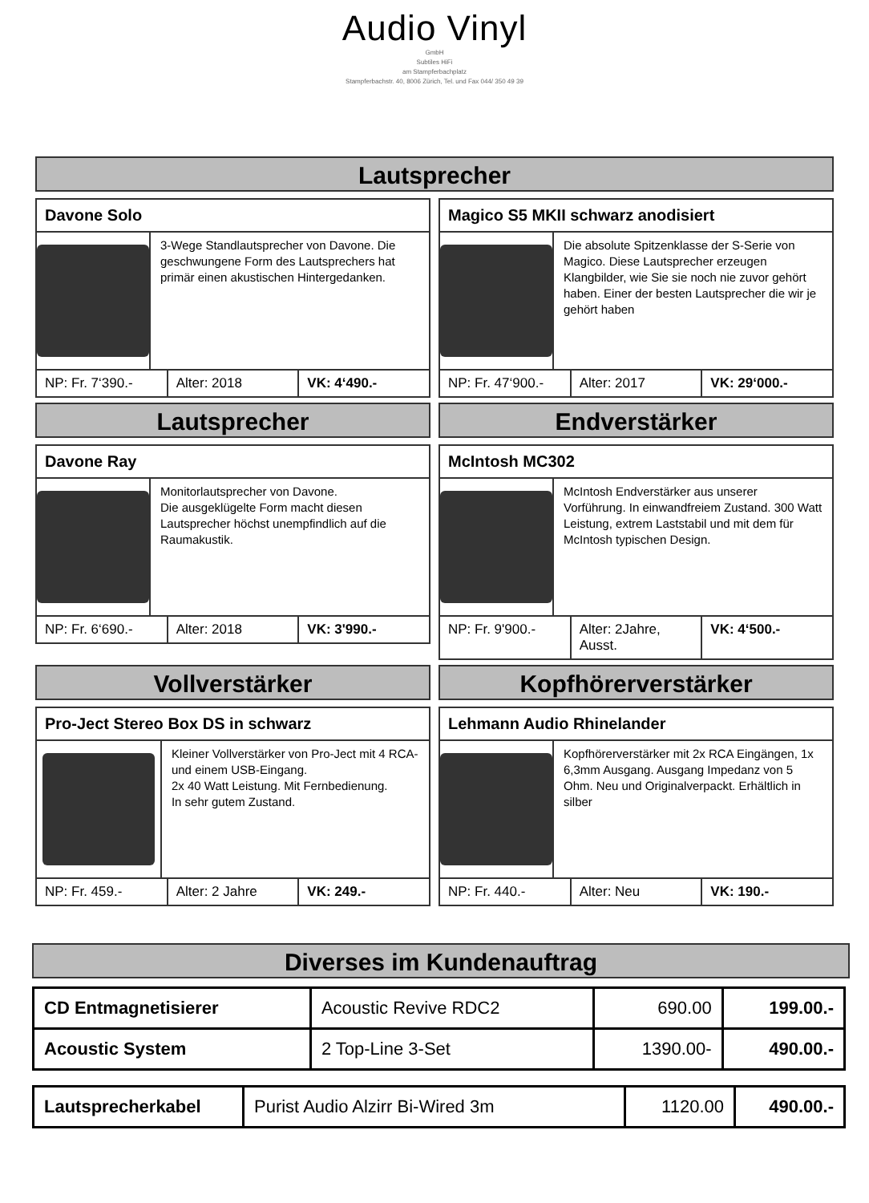Audio Vinyl
GmbH
Subtiles HiFi
am Stampferbachplatz
Stampferbachstr. 40, 8006 Zürich, Tel. und Fax 044/ 350 49 39
Lautsprecher
Davone Solo
3-Wege Standlautsprecher von Davone. Die geschwungene Form des Lautsprechers hat primär einen akustischen Hintergedanken.
NP: Fr. 7‘390.- Alter: 2018 VK: 4‘490.-
Magico S5 MKII schwarz anodisiert
Die absolute Spitzenklasse der S-Serie von Magico. Diese Lautsprecher erzeugen Klangbilder, wie Sie sie noch nie zuvor gehört haben. Einer der besten Lautsprecher die wir je gehört haben
NP: Fr. 47‘900.- Alter: 2017 VK: 29‘000.-
Lautsprecher
Davone Ray
Monitorlautsprecher von Davone.
Die ausgeklügelte Form macht diesen Lautsprecher höchst unempfindlich auf die Raumakustik.
NP: Fr. 6‘690.- Alter: 2018 VK: 3'990.-
Endverstärker
McIntosh MC302
McIntosh Endverstärker aus unserer Vorführung. In einwandfreiem Zustand. 300 Watt Leistung, extrem Laststabil und mit dem für McIntosh typischen Design.
NP: Fr. 9'900.- Alter: 2Jahre, Ausst. VK: 4‘500.-
Vollverstärker
Pro-Ject Stereo Box DS in schwarz
Kleiner Vollverstärker von Pro-Ject mit 4 RCA- und einem USB-Eingang.
2x 40 Watt Leistung. Mit Fernbedienung.
In sehr gutem Zustand.
NP: Fr. 459.- Alter: 2 Jahre VK: 249.-
Kopfhörerverstärker
Lehmann Audio Rhinelander
Kopfhörerverstärker mit 2x RCA Eingängen, 1x 6,3mm Ausgang. Ausgang Impedanz von 5 Ohm. Neu und Originalverpackt. Erhältlich in silber
NP: Fr. 440.- Alter: Neu VK: 190.-
Diverses im Kundenauftrag
| CD Entmagnetisierer | Acoustic Revive RDC2 | 690.00 | 199.00.- |
| Acoustic System | 2 Top-Line 3-Set | 1390.00- | 490.00.- |
| Lautsprecherkabel | Purist Audio Alzirr Bi-Wired 3m | 1120.00 | 490.00.- |